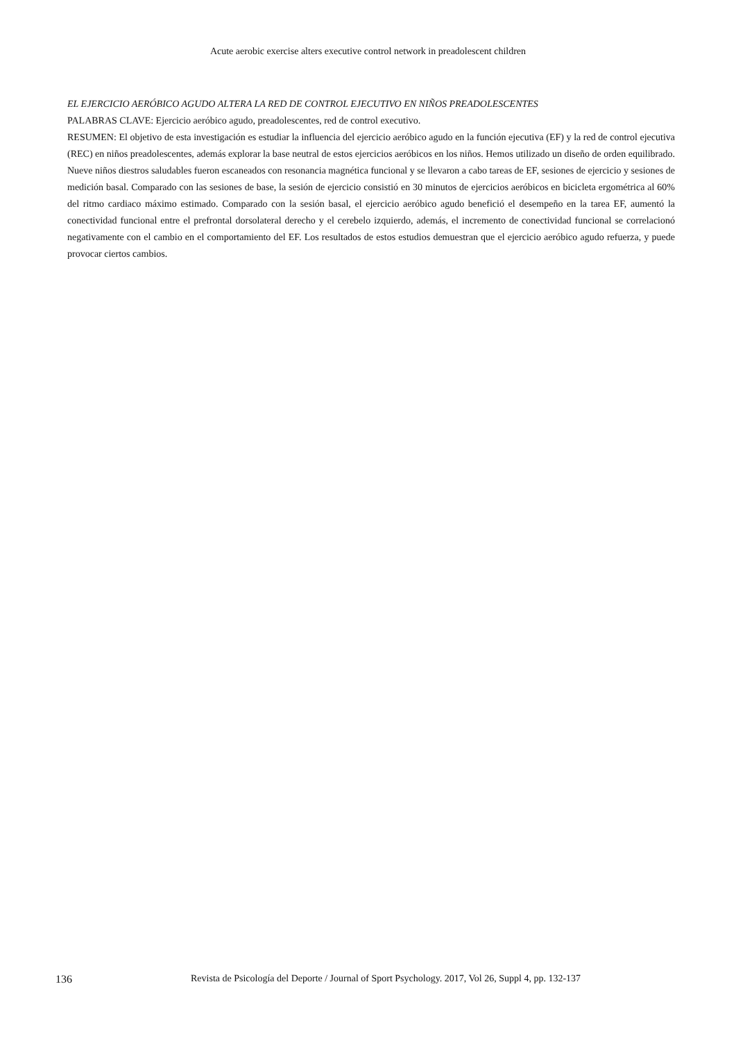Acute aerobic exercise alters executive control network in preadolescent children
EL EJERCICIO AERÓBICO AGUDO ALTERA LA RED DE CONTROL EJECUTIVO EN NIÑOS PREADOLESCENTES
PALABRAS CLAVE: Ejercicio aeróbico agudo, preadolescentes, red de control executivo.
RESUMEN: El objetivo de esta investigación es estudiar la influencia del ejercicio aeróbico agudo en la función ejecutiva (EF) y la red de control ejecutiva (REC) en niños preadolescentes, además explorar la base neutral de estos ejercicios aeróbicos en los niños. Hemos utilizado un diseño de orden equilibrado. Nueve niños diestros saludables fueron escaneados con resonancia magnética funcional y se llevaron a cabo tareas de EF, sesiones de ejercicio y sesiones de medición basal. Comparado con las sesiones de base, la sesión de ejercicio consistió en 30 minutos de ejercicios aeróbicos en bicicleta ergométrica al 60% del ritmo cardiaco máximo estimado. Comparado con la sesión basal, el ejercicio aeróbico agudo benefició el desempeño en la tarea EF, aumentó la conectividad funcional entre el prefrontal dorsolateral derecho y el cerebelo izquierdo, además, el incremento de conectividad funcional se correlacionó negativamente con el cambio en el comportamiento del EF. Los resultados de estos estudios demuestran que el ejercicio aeróbico agudo refuerza, y puede provocar ciertos cambios.
136 Revista de Psicología del Deporte / Journal of Sport Psychology. 2017, Vol 26, Suppl 4, pp. 132-137